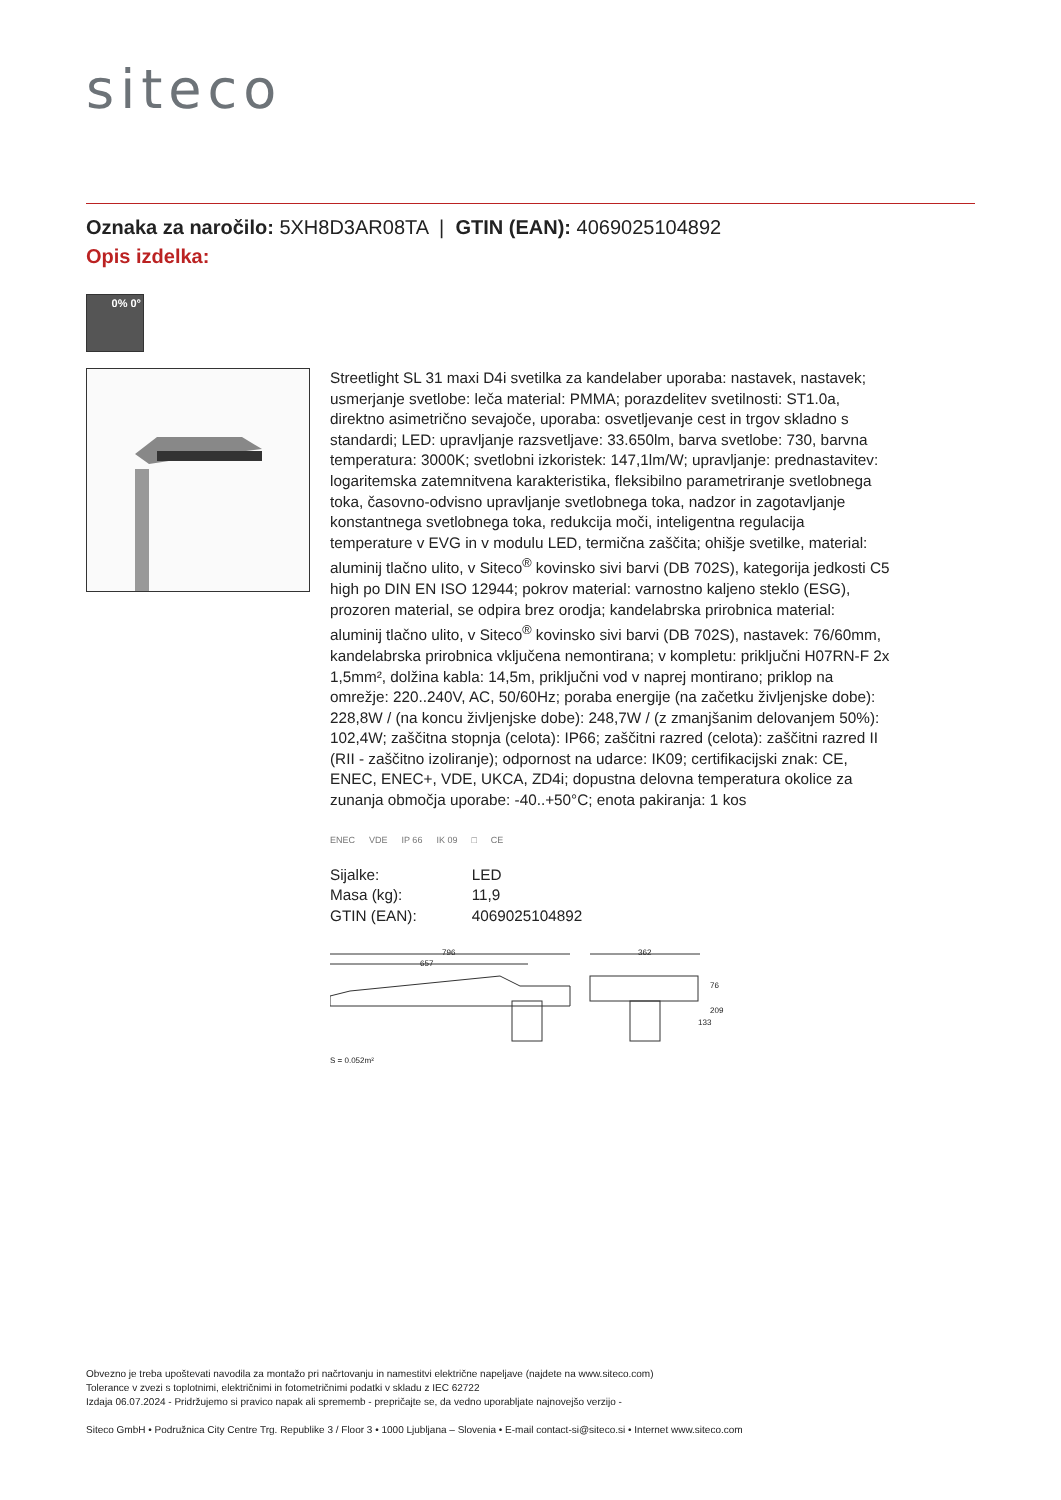siteco
Oznaka za naročilo: 5XH8D3AR08TA | GTIN (EAN): 4069025104892
Opis izdelka:
0% 0°
Streetlight SL 31 maxi D4i svetilka za kandelaber uporaba: nastavek, nastavek; usmerjanje svetlobe: leča material: PMMA; porazdelitev svetilnosti: ST1.0a, direktno asimetrično sevajoče, uporaba: osvetljevanje cest in trgov skladno s standardi; LED: upravljanje razsvetljave: 33.650lm, barva svetlobe: 730, barvna temperatura: 3000K; svetlobni izkoristek: 147,1lm/W; upravljanje: prednastavitev: logaritemska zatemnitvena karakteristika, fleksibilno parametriranje svetlobnega toka, časovno-odvisno upravljanje svetlobnega toka, nadzor in zagotavljanje konstantnega svetlobnega toka, redukcija moči, inteligentna regulacija temperature v EVG in v modulu LED, termična zaščita; ohišje svetilke, material: aluminij tlačno ulito, v Siteco<sup>®</sup> kovinsko sivi barvi (DB 702S), kategorija jedkosti C5 high po DIN EN ISO 12944; pokrov material: varnostno kaljeno steklo (ESG), prozoren material, se odpira brez orodja; kandelabrska prirobnica material: aluminij tlačno ulito, v Siteco<sup>®</sup> kovinsko sivi barvi (DB 702S), nastavek: 76/60mm, kandelabrska prirobnica vključena nemontirana; v kompletu: priključni H07RN-F 2x 1,5mm², dolžina kabla: 14,5m, priključni vod v naprej montirano; priklop na omrežje: 220..240V, AC, 50/60Hz; poraba energije (na začetku življenjske dobe): 228,8W / (na koncu življenjske dobe): 248,7W / (z zmanjšanim delovanjem 50%): 102,4W; zaščitna stopnja (celota): IP66; zaščitni razred (celota): zaščitni razred II (RII - zaščitno izoliranje); odpornost na udarce: IK09; certifikacijski znak: CE, ENEC, ENEC+, VDE, UKCA, ZD4i; dopustna delovna temperatura okolice za zunanja območja uporabe: -40..+50°C; enota pakiranja: 1 kos
ENEC VDE IP 66 IK 09 □ CE
| Sijalke: | LED |
| Masa (kg): | 11,9 |
| GTIN (EAN): | 4069025104892 |
796
657
362
76
209
133
S = 0.052m²
Obvezno je treba upoštevati navodila za montažo pri načrtovanju in namestitvi električne napeljave (najdete na www.siteco.com)
Tolerance v zvezi s toplotnimi, električnimi in fotometričnimi podatki v skladu z IEC 62722
Izdaja 06.07.2024 - Pridržujemo si pravico napak ali sprememb - prepričajte se, da vedno uporabljate najnovejšo verzijo -
Siteco GmbH • Podružnica City Centre Trg. Republike 3 / Floor 3 • 1000 Ljubljana – Slovenia • E-mail contact-si@siteco.si • Internet www.siteco.com